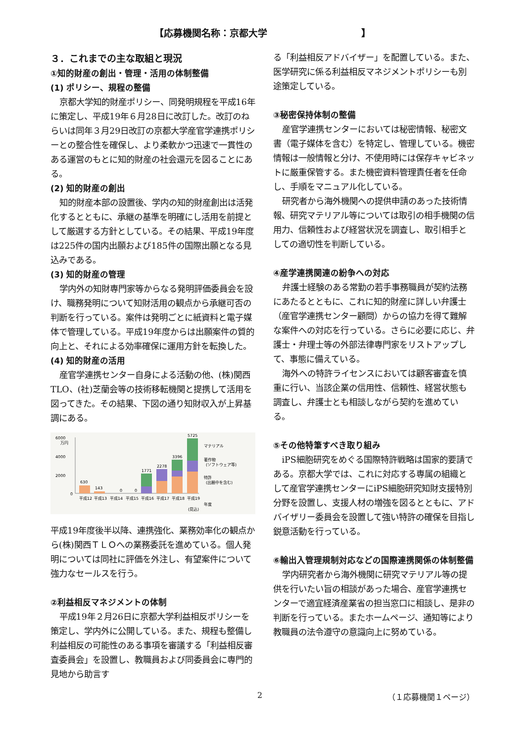【応募機関名称：京都大学　　　　　　　　　　】
３．これまでの主な取組と現況
①知的財産の創出・管理・活用の体制整備
(1) ポリシー、規程の整備
京都大学知的財産ポリシー、同発明規程を平成16年に策定し、平成19年６月28日に改訂した。改訂のねらいは同年３月29日改訂の京都大学産官学連携ポリシーとの整合性を確保し、より柔軟かつ迅速で一貫性のある運営のもとに知的財産の社会還元を図ることにある。
(2) 知的財産の創出
知的財産本部の設置後、学内の知的財産創出は活発化するとともに、承継の基準を明確にし活用を前提として厳選する方針としている。その結果、平成19年度は225件の国内出願および185件の国際出願となる見込みである。
(3) 知的財産の管理
学内外の知財専門家等からなる発明評価委員会を設け、職務発明について知財活用の観点から承継可否の判断を行っている。案件は発明ごとに紙資料と電子媒体で管理している。平成19年度からは出願案件の質的向上と、それによる効率確保に運用方針を転換した。
(4) 知的財産の活用
産官学連携センター自身による活動の他、(株)関西TLO、(社)芝蘭会等の技術移転機関と提携して活用を図ってきた。その結果、下図の通り知財収入が上昇基調にある。
6000
万円
4000
2000
0
630
143
0
0
1771
2278
3396
5725
マテリアル
著作物
(ソフトウェア等)
特許
(出願中を含む)
平成12
平成13
平成14
平成15
平成16
平成17
平成18
平成19
年度
(見込)
平成19年度後半以降、連携強化、業務効率化の観点から(株)関西ＴＬＯへの業務委託を進めている。個人発明については同社に評価を外注し、有望案件について強力なセールスを行う。
②利益相反マネジメントの体制
平成19年２月26日に京都大学利益相反ポリシーを策定し、学内外に公開している。また、規程も整備し利益相反の可能性のある事項を審議する「利益相反審査委員会」を設置し、教職員および同委員会に専門的見地から助言す
る「利益相反アドバイザー」を配置している。また、医学研究に係る利益相反マネジメントポリシーも別途策定している。
③秘密保持体制の整備
産官学連携センターにおいては秘密情報、秘密文書（電子媒体を含む）を特定し、管理している。機密情報は一般情報と分け、不使用時には保存キャビネットに厳重保管する。また機密資料管理責任者を任命し、手順をマニュアル化している。
研究者から海外機関への提供申請のあった技術情報、研究マテリアル等については取引の相手機関の信用力、信頼性および経営状況を調査し、取引相手としての適切性を判断している。
④産学連携関連の紛争への対応
弁護士経験のある常勤の若手事務職員が契約法務にあたるとともに、これに知的財産に詳しい弁護士（産官学連携センター顧問）からの協力を得て難解な案件への対応を行っている。さらに必要に応じ、弁護士・弁理士等の外部法律専門家をリストアップして、事態に備えている。
海外への特許ライセンスにおいては顧客審査を慎重に行い、当該企業の信用性、信頼性、経営状態も調査し、弁護士とも相談しながら契約を進めている。
⑤その他特筆すべき取り組み
iPS細胞研究をめぐる国際特許戦略は国家的要請である。京都大学では、これに対応する専属の組織として産官学連携センターにiPS細胞研究知財支援特別分野を設置し、支援人材の増強を図るとともに、アドバイザリー委員会を設置して強い特許の確保を目指し鋭意活動を行っている。
⑥輸出入管理規制対応などの国際連携関係の体制整備
学内研究者から海外機関に研究マテリアル等の提供を行いたい旨の相談があった場合、産官学連携センターで適宜経済産業省の担当窓口に相談し、是非の判断を行っている。またホームページ、通知等により教職員の法令遵守の意識向上に努めている。
2 （１応募機関１ページ）